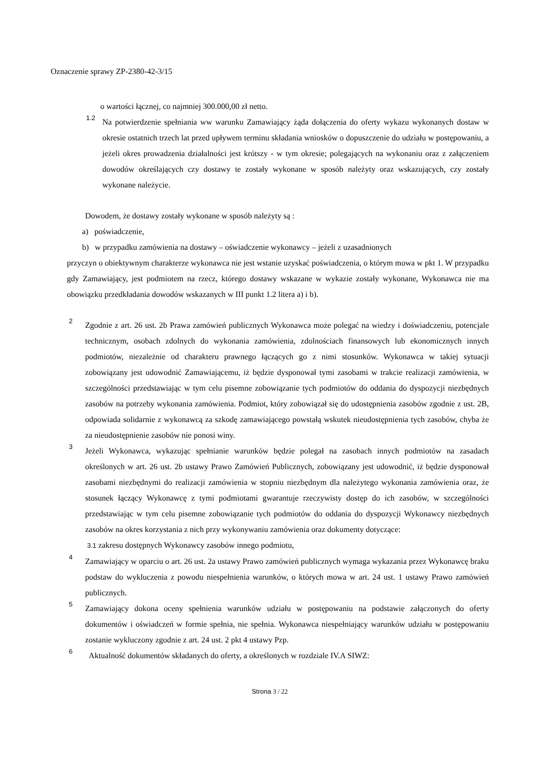Oznaczenie sprawy ZP-2380-42-3/15
o wartości łącznej, co najmniej 300.000,00 zł netto.
1.2
Na potwierdzenie spełniania ww warunku Zamawiający żąda dołączenia do oferty wykazu wykonanych dostaw w okresie ostatnich trzech lat przed upływem terminu składania wniosków o dopuszczenie do udziału w postępowaniu, a jeżeli okres prowadzenia działalności jest krótszy - w tym okresie; polegających na wykonaniu oraz z załączeniem dowodów określających czy dostawy te zostały wykonane w sposób należyty oraz wskazujących, czy zostały wykonane należycie.
Dowodem, że dostawy zostały wykonane w sposób należyty są :
a) poświadczenie,
b) w przypadku zamówienia na dostawy – oświadczenie wykonawcy – jeżeli z uzasadnionych
przyczyn o obiektywnym charakterze wykonawca nie jest wstanie uzyskać poświadczenia, o którym mowa w pkt 1. W przypadku gdy Zamawiający, jest podmiotem na rzecz, którego dostawy wskazane w wykazie zostały wykonane, Wykonawca nie ma obowiązku przedkładania dowodów wskazanych w III punkt 1.2 litera a) i b).
2
Zgodnie z art. 26 ust. 2b Prawa zamówień publicznych Wykonawca może polegać na wiedzy i doświadczeniu, potencjale technicznym, osobach zdolnych do wykonania zamówienia, zdolnościach finansowych lub ekonomicznych innych podmiotów, niezależnie od charakteru prawnego łączących go z nimi stosunków. Wykonawca w takiej sytuacji zobowiązany jest udowodnić Zamawiającemu, iż będzie dysponował tymi zasobami w trakcie realizacji zamówienia, w szczególności przedstawiając w tym celu pisemne zobowiązanie tych podmiotów do oddania do dyspozycji niezbędnych zasobów na potrzeby wykonania zamówienia. Podmiot, który zobowiązał się do udostępnienia zasobów zgodnie z ust. 2B, odpowiada solidarnie z wykonawcą za szkodę zamawiającego powstałą wskutek nieudostępnienia tych zasobów, chyba że za nieudostępnienie zasobów nie ponosi winy.
3
Jeżeli Wykonawca, wykazując spełnianie warunków będzie polegał na zasobach innych podmiotów na zasadach określonych w art. 26 ust. 2b ustawy Prawo Zamówień Publicznych, zobowiązany jest udowodnić, iż będzie dysponował zasobami niezbędnymi do realizacji zamówienia w stopniu niezbędnym dla należytego wykonania zamówienia oraz, że stosunek łączący Wykonawcę z tymi podmiotami gwarantuje rzeczywisty dostęp do ich zasobów, w szczególności przedstawiając w tym celu pisemne zobowiązanie tych podmiotów do oddania do dyspozycji Wykonawcy niezbędnych zasobów na okres korzystania z nich przy wykonywaniu zamówienia oraz dokumenty dotyczące:
3.1 zakresu dostępnych Wykonawcy zasobów innego podmiotu,
4
Zamawiający w oparciu o art. 26 ust. 2a ustawy Prawo zamówień publicznych wymaga wykazania przez Wykonawcę braku podstaw do wykluczenia z powodu niespełnienia warunków, o których mowa w art. 24 ust. 1 ustawy Prawo zamówień publicznych.
5
Zamawiający dokona oceny spełnienia warunków udziału w postępowaniu na podstawie załączonych do oferty dokumentów i oświadczeń w formie spełnia, nie spełnia. Wykonawca niespełniający warunków udziału w postępowaniu zostanie wykluczony zgodnie z art. 24 ust. 2 pkt 4 ustawy Pzp.
6
Aktualność dokumentów składanych do oferty, a określonych w rozdziale IV.A SIWZ:
Strona 3 / 22